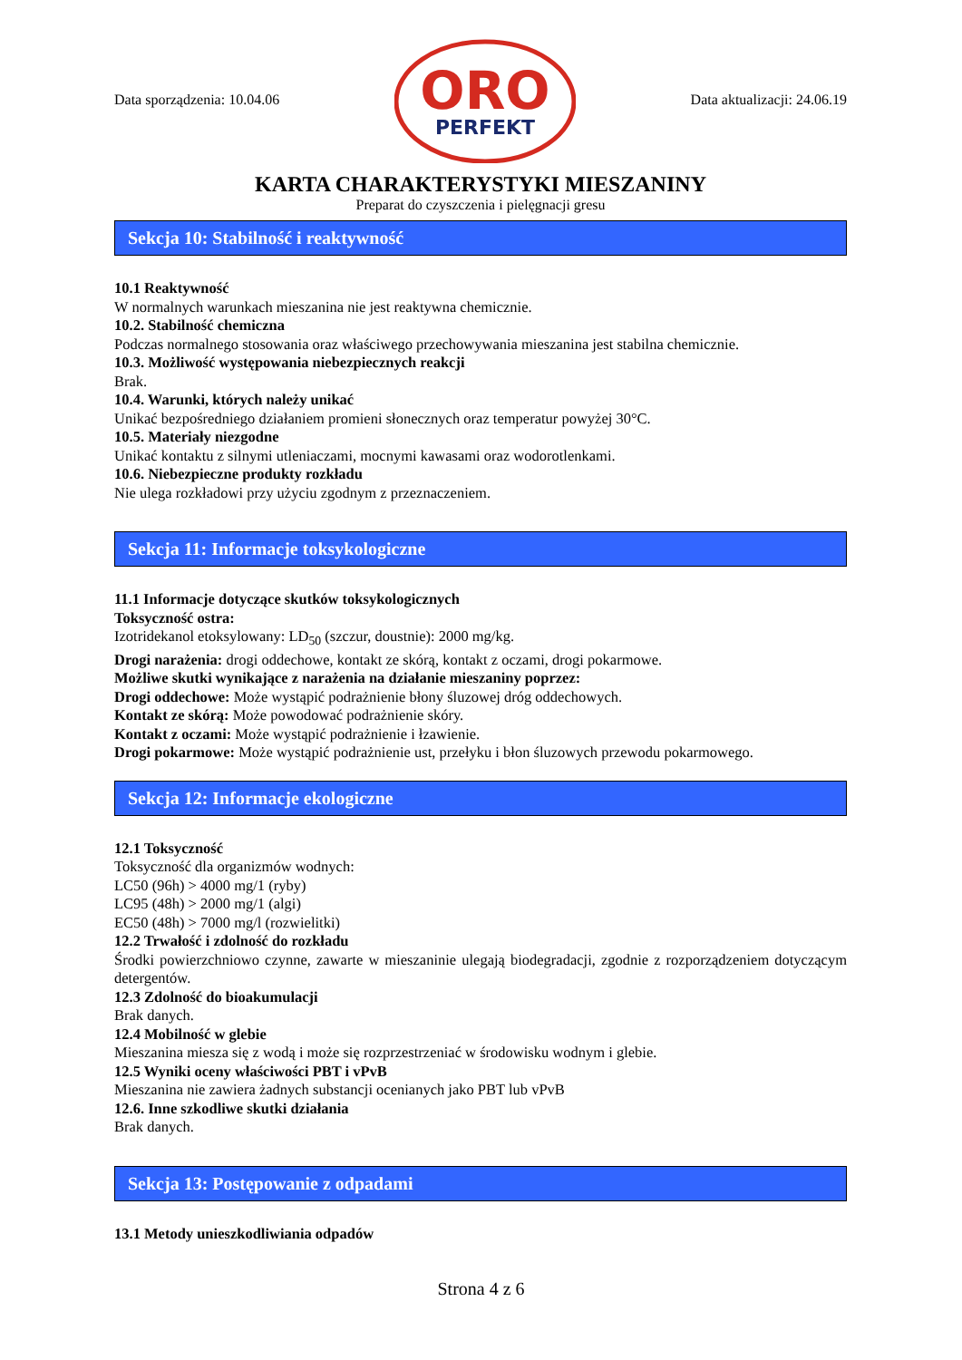Data sporządzenia: 10.04.06
ORO
PERFEKT
Data aktualizacji: 24.06.19
KARTA CHARAKTERYSTYKI MIESZANINY
Preparat do czyszczenia i pielęgnacji gresu
Sekcja 10: Stabilność i reaktywność
10.1 Reaktywność
W normalnych warunkach mieszanina nie jest reaktywna chemicznie.
10.2. Stabilność chemiczna
Podczas normalnego stosowania oraz właściwego przechowywania mieszanina jest stabilna chemicznie.
10.3. Możliwość występowania niebezpiecznych reakcji
Brak.
10.4. Warunki, których należy unikać
Unikać bezpośredniego działaniem promieni słonecznych oraz temperatur powyżej 30°C.
10.5. Materiały niezgodne
Unikać kontaktu z silnymi utleniaczami, mocnymi kawasami oraz wodorotlenkami.
10.6. Niebezpieczne produkty rozkładu
Nie ulega rozkładowi przy użyciu zgodnym z przeznaczeniem.
Sekcja 11: Informacje toksykologiczne
11.1 Informacje dotyczące skutków toksykologicznych
Toksyczność ostra:
Izotridekanol etoksylowany: LD<sub>50</sub> (szczur, doustnie): 2000 mg/kg.
Drogi narażenia: drogi oddechowe, kontakt ze skórą, kontakt z oczami, drogi pokarmowe.
Możliwe skutki wynikające z narażenia na działanie mieszaniny poprzez:
Drogi oddechowe: Może wystąpić podrażnienie błony śluzowej dróg oddechowych.
Kontakt ze skórą: Może powodować podrażnienie skóry.
Kontakt z oczami: Może wystąpić podrażnienie i łzawienie.
Drogi pokarmowe: Może wystąpić podrażnienie ust, przełyku i błon śluzowych przewodu pokarmowego.
Sekcja 12: Informacje ekologiczne
12.1 Toksyczność
Toksyczność dla organizmów wodnych:
LC50 (96h) > 4000 mg/1 (ryby)
LC95 (48h) > 2000 mg/1 (algi)
EC50 (48h) > 7000 mg/l (rozwielitki)
12.2 Trwałość i zdolność do rozkładu
Środki powierzchniowo czynne, zawarte w mieszaninie ulegają biodegradacji, zgodnie z rozporządzeniem dotyczącym detergentów.
12.3 Zdolność do bioakumulacji
Brak danych.
12.4 Mobilność w glebie
Mieszanina miesza się z wodą i może się rozprzestrzeniać w środowisku wodnym i glebie.
12.5 Wyniki oceny właściwości PBT i vPvB
Mieszanina nie zawiera żadnych substancji ocenianych jako PBT lub vPvB
12.6. Inne szkodliwe skutki działania
Brak danych.
Sekcja 13: Postępowanie z odpadami
13.1 Metody unieszkodliwiania odpadów
Strona 4 z 6